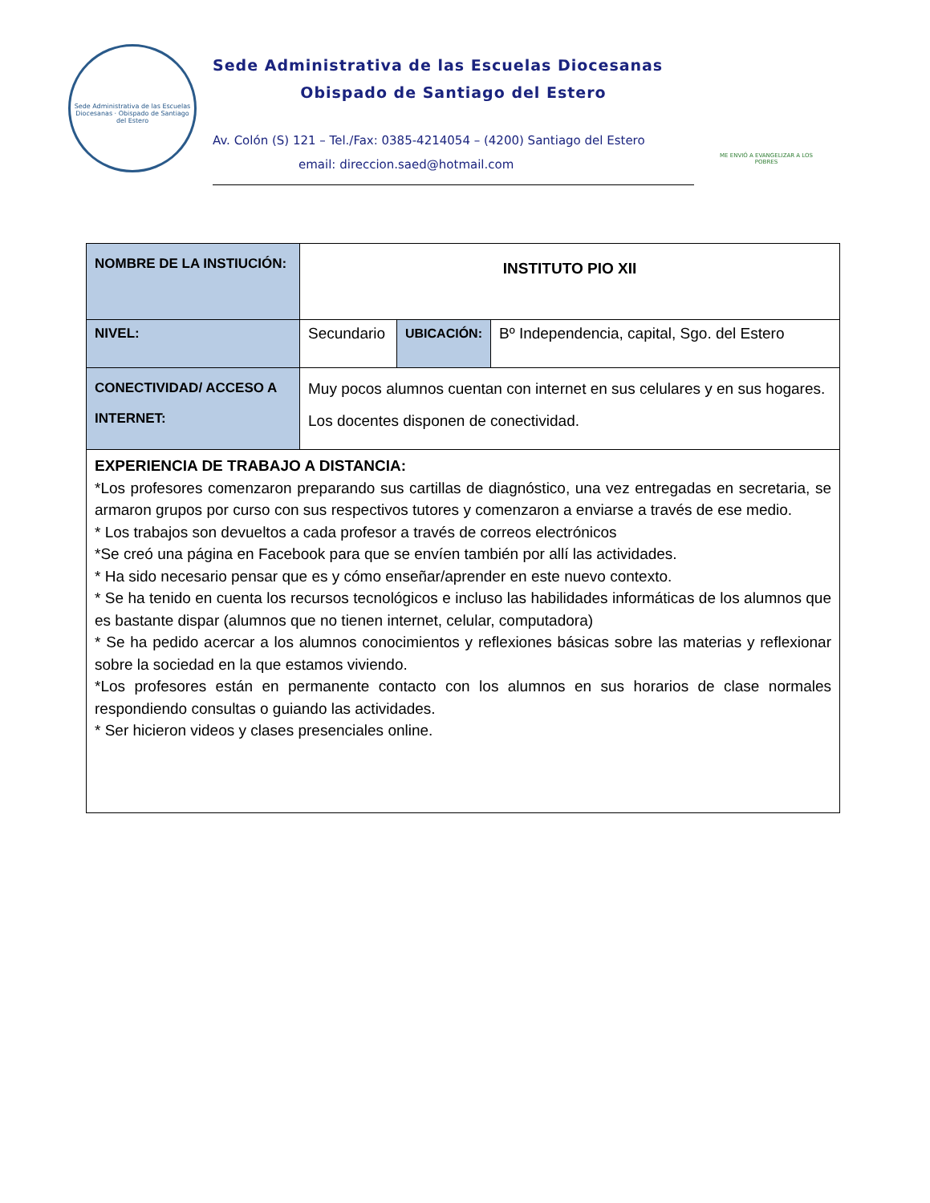Sede Administrativa de las Escuelas Diocesanas · Obispado de Santiago del Estero
Sede Administrativa de las Escuelas Diocesanas
Obispado de Santiago del Estero
Av. Colón (S) 121 – Tel./Fax: 0385-4214054 – (4200) Santiago del Estero
email: direccion.saed@hotmail.com
ME ENVIÓ A EVANGELIZAR A LOS POBRES
| NOMBRE DE LA INSTIUCIÓN: | INSTITUTO PIO XII | | |
| NIVEL: | Secundario | UBICACIÓN: | Bº Independencia, capital, Sgo. del Estero |
| CONECTIVIDAD/ ACCESO A INTERNET: | Muy pocos alumnos cuentan con internet en sus celulares y en sus hogares. Los docentes disponen de conectividad. | | |
| EXPERIENCIA DE TRABAJO A DISTANCIA: *Los profesores comenzaron preparando sus cartillas de diagnóstico, una vez entregadas en secretaria, se armaron grupos por curso con sus respectivos tutores y comenzaron a enviarse a través de ese medio. * Los trabajos son devueltos a cada profesor a través de correos electrónicos *Se creó una página en Facebook para que se envíen también por allí las actividades. * Ha sido necesario pensar que es y cómo enseñar/aprender en este nuevo contexto. * Se ha tenido en cuenta los recursos tecnológicos e incluso las habilidades informáticas de los alumnos que es bastante dispar (alumnos que no tienen internet, celular, computadora) * Se ha pedido acercar a los alumnos conocimientos y reflexiones básicas sobre las materias y reflexionar sobre la sociedad en la que estamos viviendo. *Los profesores están en permanente contacto con los alumnos en sus horarios de clase normales respondiendo consultas o guiando las actividades. * Ser hicieron videos y clases presenciales online. | | | |